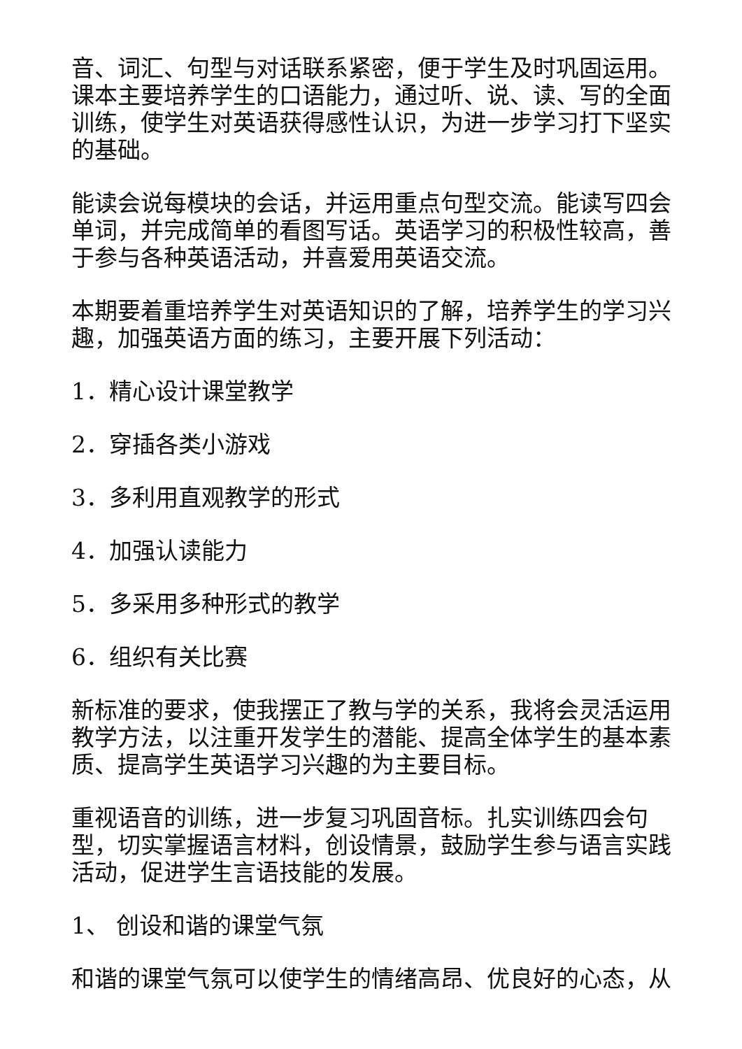音、词汇、句型与对话联系紧密，便于学生及时巩固运用。课本主要培养学生的口语能力，通过听、说、读、写的全面训练，使学生对英语获得感性认识，为进一步学习打下坚实的基础。
能读会说每模块的会话，并运用重点句型交流。能读写四会单词，并完成简单的看图写话。英语学习的积极性较高，善于参与各种英语活动，并喜爱用英语交流。
本期要着重培养学生对英语知识的了解，培养学生的学习兴趣，加强英语方面的练习，主要开展下列活动：
1．精心设计课堂教学
2．穿插各类小游戏
3．多利用直观教学的形式
4．加强认读能力
5．多采用多种形式的教学
6．组织有关比赛
新标准的要求，使我摆正了教与学的关系，我将会灵活运用教学方法，以注重开发学生的潜能、提高全体学生的基本素质、提高学生英语学习兴趣的为主要目标。
重视语音的训练，进一步复习巩固音标。扎实训练四会句型，切实掌握语言材料，创设情景，鼓励学生参与语言实践活动，促进学生言语技能的发展。
1、 创设和谐的课堂气氛
和谐的课堂气氛可以使学生的情绪高昂、优良好的心态，从